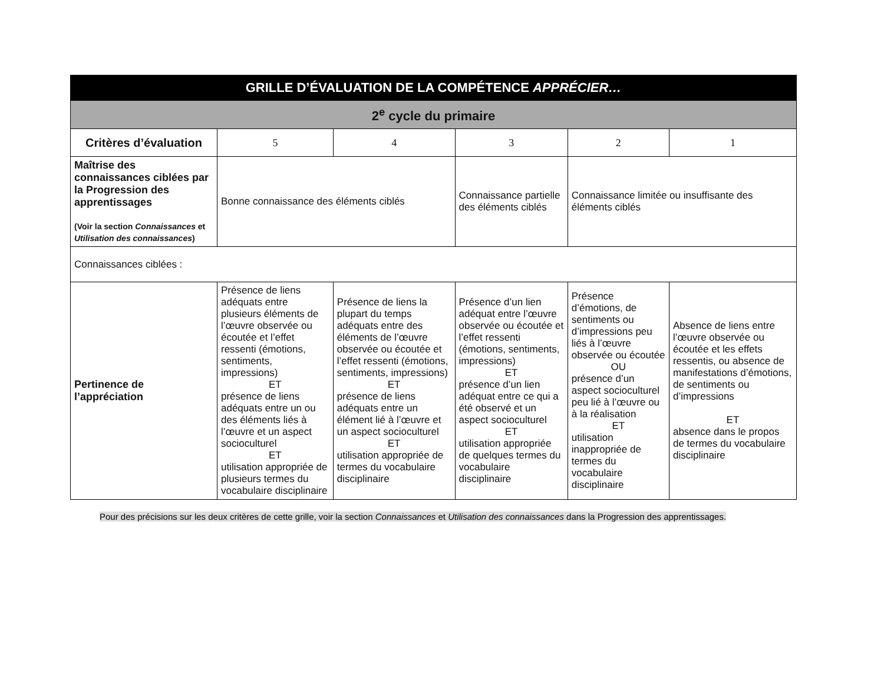| GRILLE D’ÉVALUATION DE LA COMPÉTENCE APPRÉCIER… | | | | | |
| 2<sup>e</sup> cycle du primaire | | | | | |
| Critères d’évaluation | 5 | 4 | 3 | 2 | 1 |
| Maîtrise des connaissances ciblées par la Progression des apprentissages (Voir la section Connaissances et Utilisation des connaissances ) | Bonne connaissance des éléments ciblés | | Connaissance partielle des éléments ciblés | Connaissance limitée ou insuffisante des éléments ciblés | |
| Connaissances ciblées : | | | | | |
| Pertinence de l’appréciation | Présence de liens adéquats entre plusieurs éléments de l’œuvre observée ou écoutée et l’effet ressenti (émotions, sentiments, impressions) ET présence de liens adéquats entre un ou des éléments liés à l’œuvre et un aspect socioculturel ET utilisation appropriée de plusieurs termes du vocabulaire disciplinaire | Présence de liens la plupart du temps adéquats entre des éléments de l’œuvre observée ou écoutée et l’effet ressenti (émotions, sentiments, impressions) ET présence de liens adéquats entre un élément lié à l’œuvre et un aspect socioculturel ET utilisation appropriée de termes du vocabulaire disciplinaire | Présence d’un lien adéquat entre l’œuvre observée ou écoutée et l’effet ressenti (émotions, sentiments, impressions) ET présence d’un lien adéquat entre ce qui a été observé et un aspect socioculturel ET utilisation appropriée de quelques termes du vocabulaire disciplinaire | Présence d’émotions, de sentiments ou d’impressions peu liés à l’œuvre observée ou écoutée OU présence d’un aspect socioculturel peu lié à l’œuvre ou à la réalisation ET utilisation inappropriée de termes du vocabulaire disciplinaire | Absence de liens entre l’œuvre observée ou écoutée et les effets ressentis, ou absence de manifestations d’émotions, de sentiments ou d’impressions ET absence dans le propos de termes du vocabulaire disciplinaire |
Pour des précisions sur les deux critères de cette grille, voir la section Connaissances et Utilisation des connaissances dans la Progression des apprentissages.